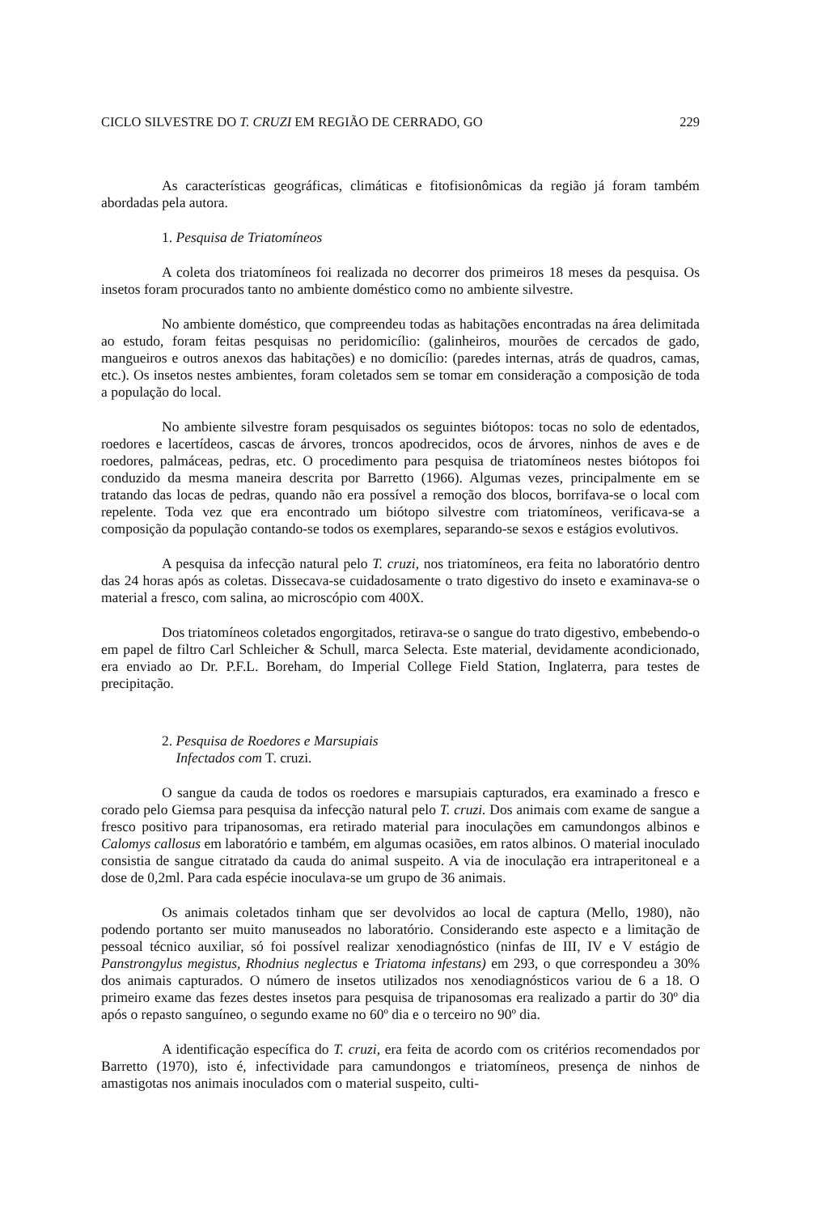CICLO SILVESTRE DO T. CRUZI EM REGIÃO DE CERRADO, GO 229
As características geográficas, climáticas e fitofisionômicas da região já foram também abordadas pela autora.
1. Pesquisa de Triatomíneos
A coleta dos triatomíneos foi realizada no decorrer dos primeiros 18 meses da pesquisa. Os insetos foram procurados tanto no ambiente doméstico como no ambiente silvestre.
No ambiente doméstico, que compreendeu todas as habitações encontradas na área delimitada ao estudo, foram feitas pesquisas no peridomicílio: (galinheiros, mourões de cercados de gado, mangueiros e outros anexos das habitações) e no domicílio: (paredes internas, atrás de quadros, camas, etc.). Os insetos nestes ambientes, foram coletados sem se tomar em consideração a composição de toda a população do local.
No ambiente silvestre foram pesquisados os seguintes biótopos: tocas no solo de edentados, roedores e lacertídeos, cascas de árvores, troncos apodrecidos, ocos de árvores, ninhos de aves e de roedores, palmáceas, pedras, etc. O procedimento para pesquisa de triatomíneos nestes biótopos foi conduzido da mesma maneira descrita por Barretto (1966). Algumas vezes, principalmente em se tratando das locas de pedras, quando não era possível a remoção dos blocos, borrifava-se o local com repelente. Toda vez que era encontrado um biótopo silvestre com triatomíneos, verificava-se a composição da população contando-se todos os exemplares, separando-se sexos e estágios evolutivos.
A pesquisa da infecção natural pelo T. cruzi, nos triatomíneos, era feita no laboratório dentro das 24 horas após as coletas. Dissecava-se cuidadosamente o trato digestivo do inseto e examinava-se o material a fresco, com salina, ao microscópio com 400X.
Dos triatomíneos coletados engorgitados, retirava-se o sangue do trato digestivo, embebendo-o em papel de filtro Carl Schleicher & Schull, marca Selecta. Este material, devidamente acondicionado, era enviado ao Dr. P.F.L. Boreham, do Imperial College Field Station, Inglaterra, para testes de precipitação.
2. Pesquisa de Roedores e Marsupiais
Infectados com T. cruzi.
O sangue da cauda de todos os roedores e marsupiais capturados, era examinado a fresco e corado pelo Giemsa para pesquisa da infecção natural pelo T. cruzi. Dos animais com exame de sangue a fresco positivo para tripanosomas, era retirado material para inoculações em camundongos albinos e Calomys callosus em laboratório e também, em algumas ocasiões, em ratos albinos. O material inoculado consistia de sangue citratado da cauda do animal suspeito. A via de inoculação era intraperitoneal e a dose de 0,2ml. Para cada espécie inoculava-se um grupo de 36 animais.
Os animais coletados tinham que ser devolvidos ao local de captura (Mello, 1980), não podendo portanto ser muito manuseados no laboratório. Considerando este aspecto e a limitação de pessoal técnico auxiliar, só foi possível realizar xenodiagnóstico (ninfas de III, IV e V estágio de Panstrongylus megistus, Rhodnius neglectus e Triatoma infestans) em 293, o que correspondeu a 30% dos animais capturados. O número de insetos utilizados nos xenodiagnósticos variou de 6 a 18. O primeiro exame das fezes destes insetos para pesquisa de tripanosomas era realizado a partir do 30º dia após o repasto sanguíneo, o segundo exame no 60º dia e o terceiro no 90º dia.
A identificação específica do T. cruzi, era feita de acordo com os critérios recomendados por Barretto (1970), isto é, infectividade para camundongos e triatomíneos, presença de ninhos de amastigotas nos animais inoculados com o material suspeito, culti-